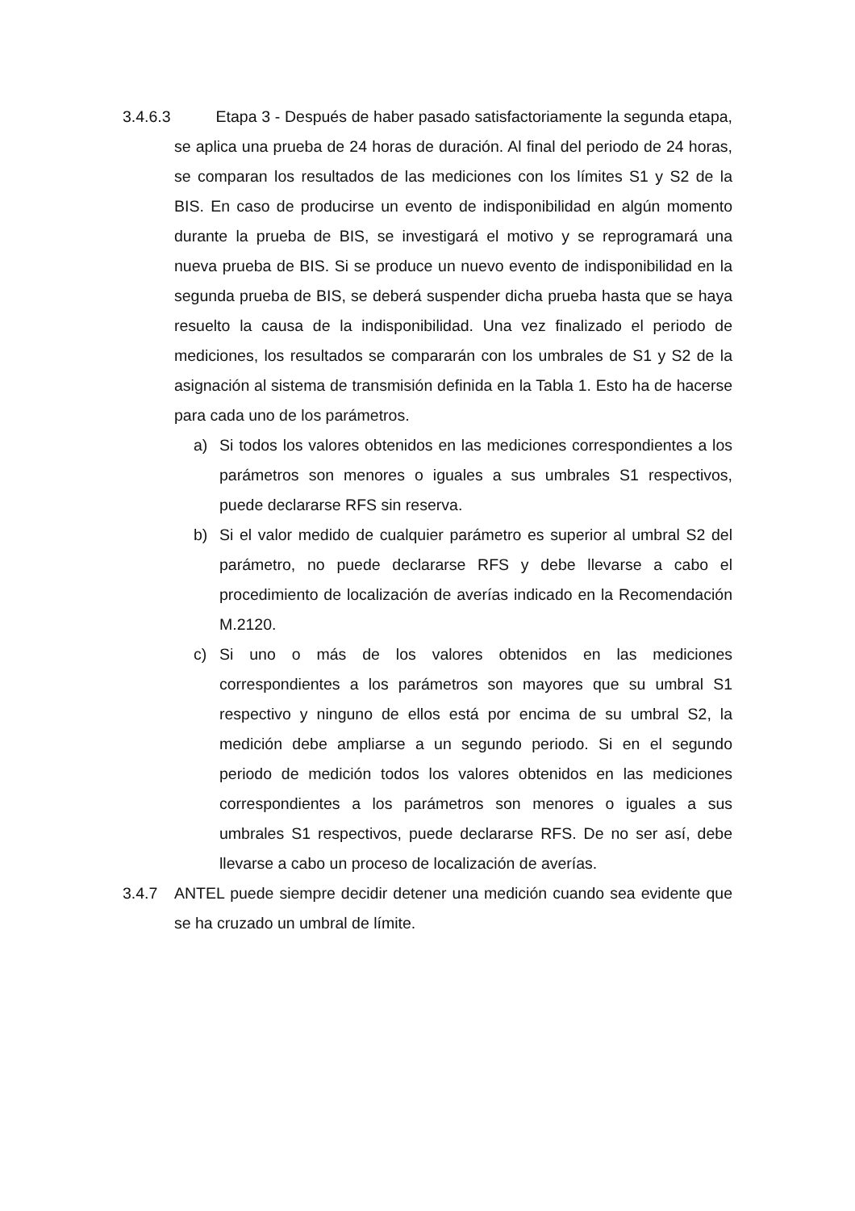3.4.6.3
Etapa 3 - Después de haber pasado satisfactoriamente la segunda etapa, se aplica una prueba de 24 horas de duración. Al final del periodo de 24 horas, se comparan los resultados de las mediciones con los límites S1 y S2 de la BIS. En caso de producirse un evento de indisponibilidad en algún momento durante la prueba de BIS, se investigará el motivo y se reprogramará una nueva prueba de BIS. Si se produce un nuevo evento de indisponibilidad en la segunda prueba de BIS, se deberá suspender dicha prueba hasta que se haya resuelto la causa de la indisponibilidad. Una vez finalizado el periodo de mediciones, los resultados se compararán con los umbrales de S1 y S2 de la asignación al sistema de transmisión definida en la Tabla 1. Esto ha de hacerse para cada uno de los parámetros.
a) Si todos los valores obtenidos en las mediciones correspondientes a los parámetros son menores o iguales a sus umbrales S1 respectivos, puede declararse RFS sin reserva.
b) Si el valor medido de cualquier parámetro es superior al umbral S2 del parámetro, no puede declararse RFS y debe llevarse a cabo el procedimiento de localización de averías indicado en la Recomendación M.2120.
c) Si uno o más de los valores obtenidos en las mediciones correspondientes a los parámetros son mayores que su umbral S1 respectivo y ninguno de ellos está por encima de su umbral S2, la medición debe ampliarse a un segundo periodo. Si en el segundo periodo de medición todos los valores obtenidos en las mediciones correspondientes a los parámetros son menores o iguales a sus umbrales S1 respectivos, puede declararse RFS. De no ser así, debe llevarse a cabo un proceso de localización de averías.
3.4.7 ANTEL puede siempre decidir detener una medición cuando sea evidente que se ha cruzado un umbral de límite.